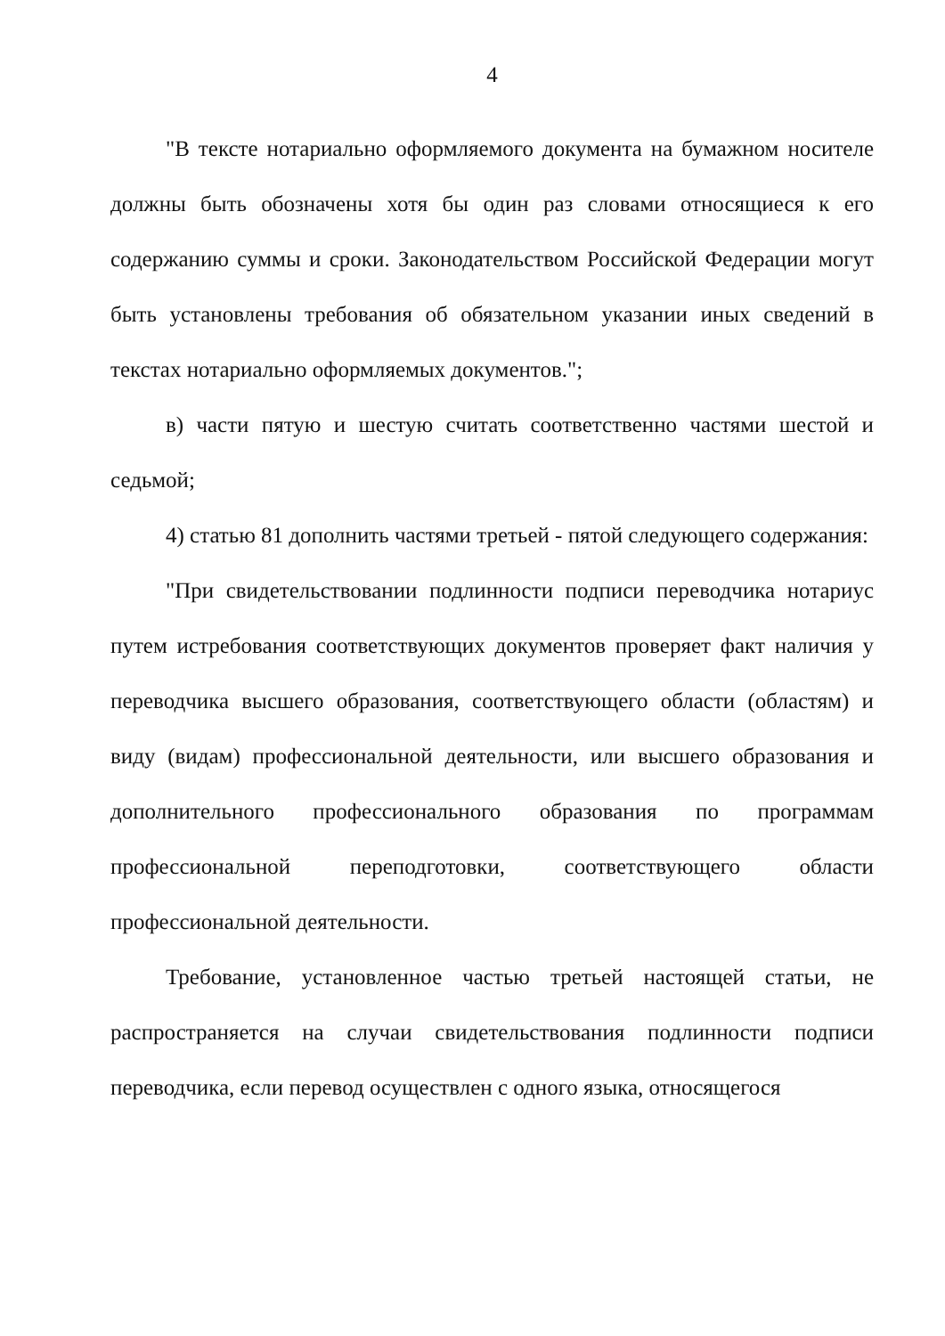4
"В тексте нотариально оформляемого документа на бумажном носителе должны быть обозначены хотя бы один раз словами относящиеся к его содержанию суммы и сроки. Законодательством Российской Федерации могут быть установлены требования об обязательном указании иных сведений в текстах нотариально оформляемых документов.";
в) части пятую и шестую считать соответственно частями шестой и седьмой;
4) статью 81 дополнить частями третьей - пятой следующего содержания:
"При свидетельствовании подлинности подписи переводчика нотариус путем истребования соответствующих документов проверяет факт наличия у переводчика высшего образования, соответствующего области (областям) и виду (видам) профессиональной деятельности, или высшего образования и дополнительного профессионального образования по программам профессиональной переподготовки, соответствующего области профессиональной деятельности.
Требование, установленное частью третьей настоящей статьи, не распространяется на случаи свидетельствования подлинности подписи переводчика, если перевод осуществлен с одного языка, относящегося